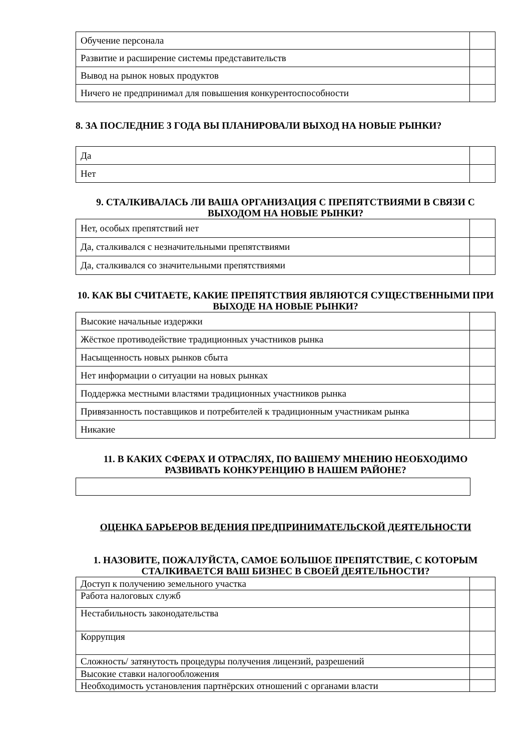| Обучение персонала | |
| Развитие и расширение системы представительств | |
| Вывод на рынок новых продуктов | |
| Ничего не предпринимал для повышения конкурентоспособности | |
8. ЗА ПОСЛЕДНИЕ 3 ГОДА ВЫ ПЛАНИРОВАЛИ ВЫХОД НА НОВЫЕ РЫНКИ?
| Да | |
| Нет | |
9. СТАЛКИВАЛАСЬ ЛИ ВАША ОРГАНИЗАЦИЯ С ПРЕПЯТСТВИЯМИ В СВЯЗИ С ВЫХОДОМ НА НОВЫЕ РЫНКИ?
| Нет, особых препятствий нет | |
| Да, сталкивался с незначительными препятствиями | |
| Да, сталкивался со значительными препятствиями | |
10. КАК ВЫ СЧИТАЕТЕ, КАКИЕ ПРЕПЯТСТВИЯ ЯВЛЯЮТСЯ СУЩЕСТВЕННЫМИ ПРИ ВЫХОДЕ НА НОВЫЕ РЫНКИ?
| Высокие начальные издержки | |
| Жёсткое противодействие традиционных участников рынка | |
| Насыщенность новых рынков сбыта | |
| Нет информации о ситуации на новых рынках | |
| Поддержка местными властями традиционных участников рынка | |
| Привязанность поставщиков и потребителей к традиционным участникам рынка | |
| Никакие | |
11. В КАКИХ СФЕРАХ И ОТРАСЛЯХ, ПО ВАШЕМУ МНЕНИЮ НЕОБХОДИМО РАЗВИВАТЬ КОНКУРЕНЦИЮ В НАШЕМ РАЙОНЕ?
ОЦЕНКА БАРЬЕРОВ ВЕДЕНИЯ ПРЕДПРИНИМАТЕЛЬСКОЙ ДЕЯТЕЛЬНОСТИ
1. НАЗОВИТЕ, ПОЖАЛУЙСТА, САМОЕ БОЛЬШОЕ ПРЕПЯТСТВИЕ, С КОТОРЫМ СТАЛКИВАЕТСЯ ВАШ БИЗНЕС В СВОЕЙ ДЕЯТЕЛЬНОСТИ?
| Доступ к получению земельного участка | |
| Работа налоговых служб | |
| Нестабильность законодательства | |
| Коррупция | |
| Сложность/ затянутость процедуры получения лицензий, разрешений | |
| Высокие ставки налогообложения | |
| Необходимость установления партнёрских отношений с органами власти | |